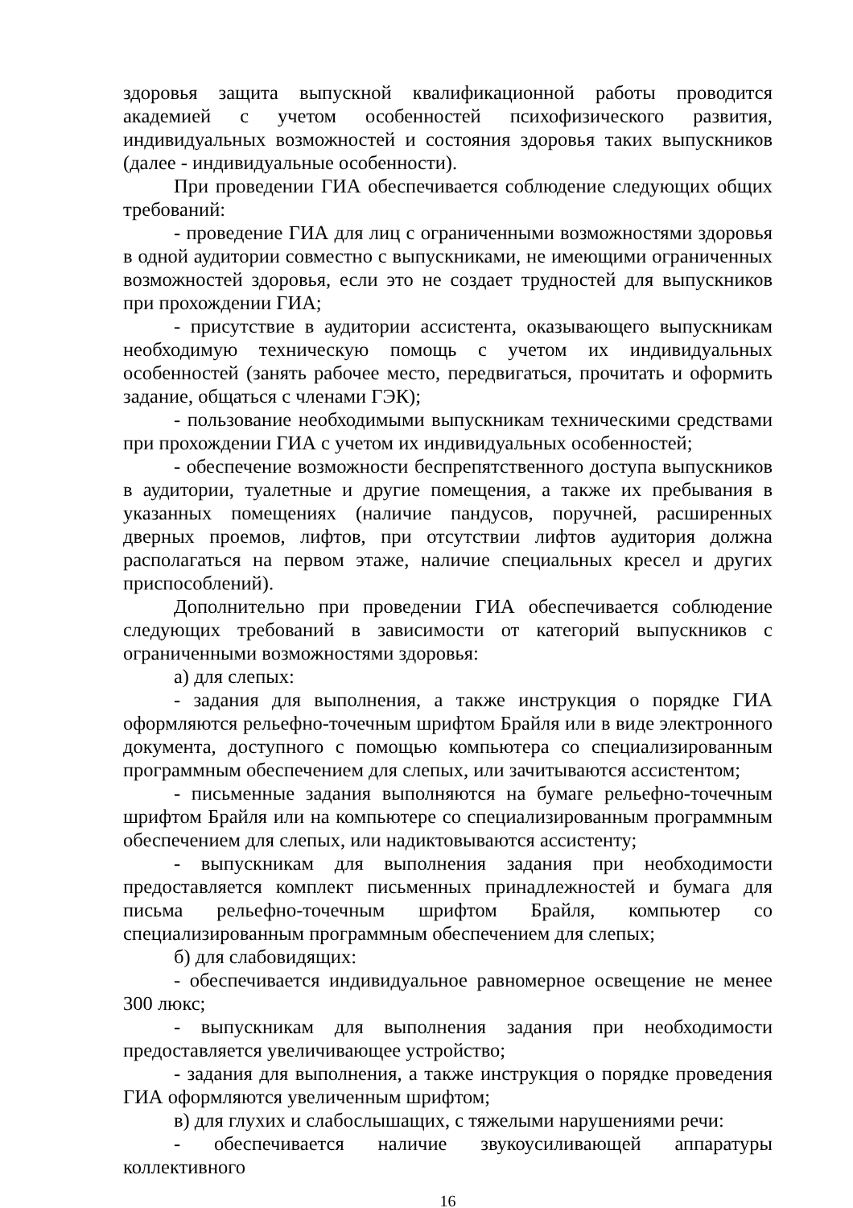здоровья защита выпускной квалификационной работы проводится академией с учетом особенностей психофизического развития, индивидуальных возможностей и состояния здоровья таких выпускников (далее - индивидуальные особенности).
При проведении ГИА обеспечивается соблюдение следующих общих требований:
- проведение ГИА для лиц с ограниченными возможностями здоровья в одной аудитории совместно с выпускниками, не имеющими ограниченных возможностей здоровья, если это не создает трудностей для выпускников при прохождении ГИА;
- присутствие в аудитории ассистента, оказывающего выпускникам необходимую техническую помощь с учетом их индивидуальных особенностей (занять рабочее место, передвигаться, прочитать и оформить задание, общаться с членами ГЭК);
- пользование необходимыми выпускникам техническими средствами при прохождении ГИА с учетом их индивидуальных особенностей;
- обеспечение возможности беспрепятственного доступа выпускников в аудитории, туалетные и другие помещения, а также их пребывания в указанных помещениях (наличие пандусов, поручней, расширенных дверных проемов, лифтов, при отсутствии лифтов аудитория должна располагаться на первом этаже, наличие специальных кресел и других приспособлений).
Дополнительно при проведении ГИА обеспечивается соблюдение следующих требований в зависимости от категорий выпускников с ограниченными возможностями здоровья:
а) для слепых:
- задания для выполнения, а также инструкция о порядке ГИА оформляются рельефно-точечным шрифтом Брайля или в виде электронного документа, доступного с помощью компьютера со специализированным программным обеспечением для слепых, или зачитываются ассистентом;
- письменные задания выполняются на бумаге рельефно-точечным шрифтом Брайля или на компьютере со специализированным программным обеспечением для слепых, или надиктовываются ассистенту;
- выпускникам для выполнения задания при необходимости предоставляется комплект письменных принадлежностей и бумага для письма рельефно-точечным шрифтом Брайля, компьютер со специализированным программным обеспечением для слепых;
б) для слабовидящих:
- обеспечивается индивидуальное равномерное освещение не менее 300 люкс;
- выпускникам для выполнения задания при необходимости предоставляется увеличивающее устройство;
- задания для выполнения, а также инструкция о порядке проведения ГИА оформляются увеличенным шрифтом;
в) для глухих и слабослышащих, с тяжелыми нарушениями речи:
- обеспечивается наличие звукоусиливающей аппаратуры коллективного
16